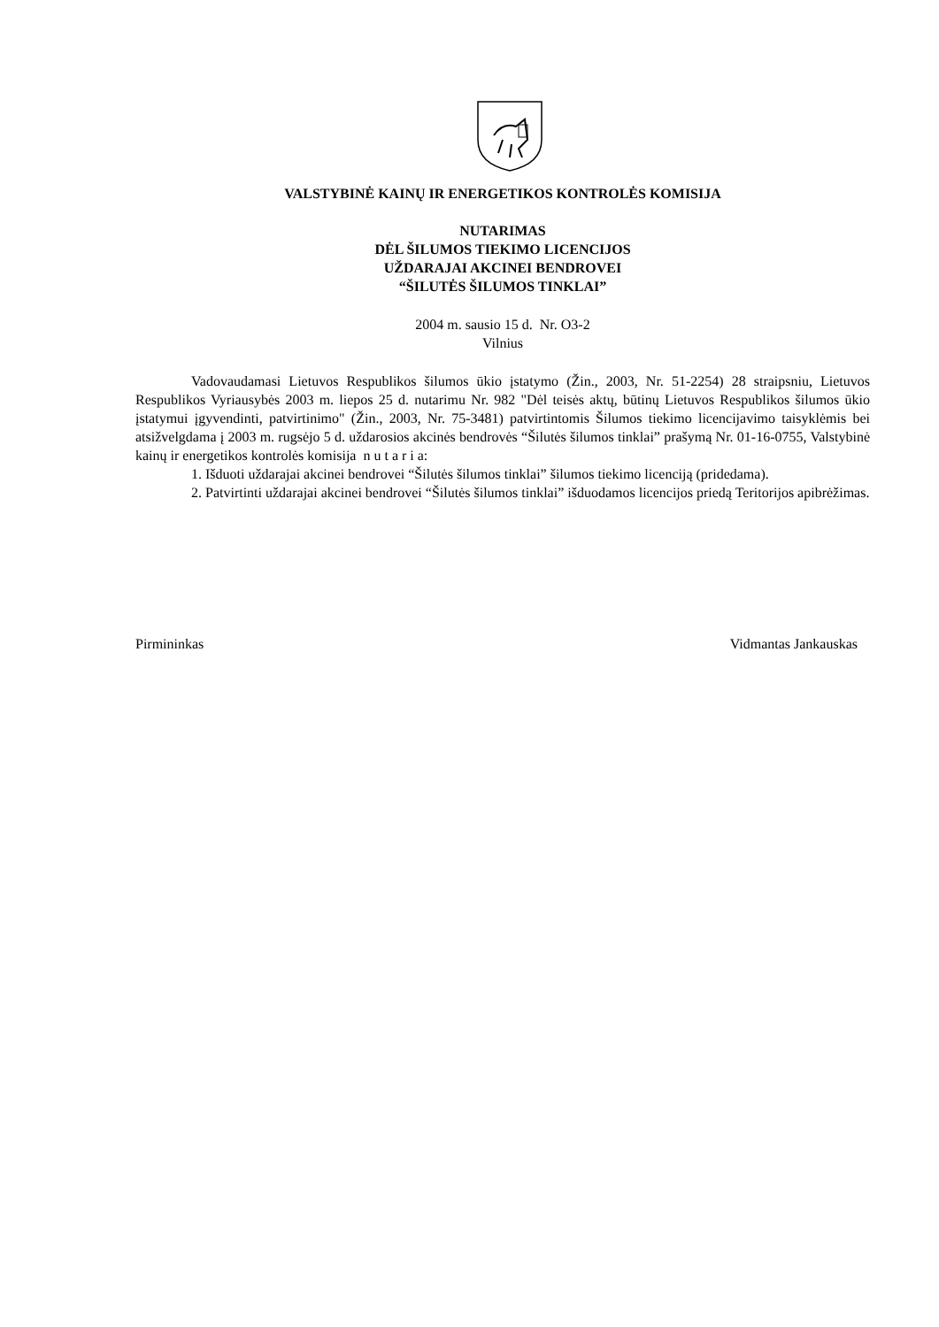VALSTYBINĖ KAINŲ IR ENERGETIKOS KONTROLĖS KOMISIJA
NUTARIMAS
DĖL ŠILUMOS TIEKIMO LICENCIJOS
UŽDARAJAI AKCINEI BENDROVEI
“ŠILUTĖS ŠILUMOS TINKLAI”
2004 m. sausio 15 d. Nr. O3-2
Vilnius
Vadovaudamasi Lietuvos Respublikos šilumos ūkio įstatymo (Žin., 2003, Nr. 51-2254) 28 straipsniu, Lietuvos Respublikos Vyriausybės 2003 m. liepos 25 d. nutarimu Nr. 982 "Dėl teisės aktų, būtinų Lietuvos Respublikos šilumos ūkio įstatymui įgyvendinti, patvirtinimo" (Žin., 2003, Nr. 75-3481) patvirtintomis Šilumos tiekimo licencijavimo taisyklėmis bei atsižvelgdama į 2003 m. rugsėjo 5 d. uždarosios akcinės bendrovės “Šilutės šilumos tinklai” prašymą Nr. 01-16-0755, Valstybinė kainų ir energetikos kontrolės komisija n u t a r i a:
1. Išduoti uždarajai akcinei bendrovei “Šilutės šilumos tinklai” šilumos tiekimo licenciją (pridedama).
2. Patvirtinti uždarajai akcinei bendrovei “Šilutės šilumos tinklai” išduodamos licencijos priedą Teritorijos apibrėžimas.
Pirmininkas Vidmantas Jankauskas